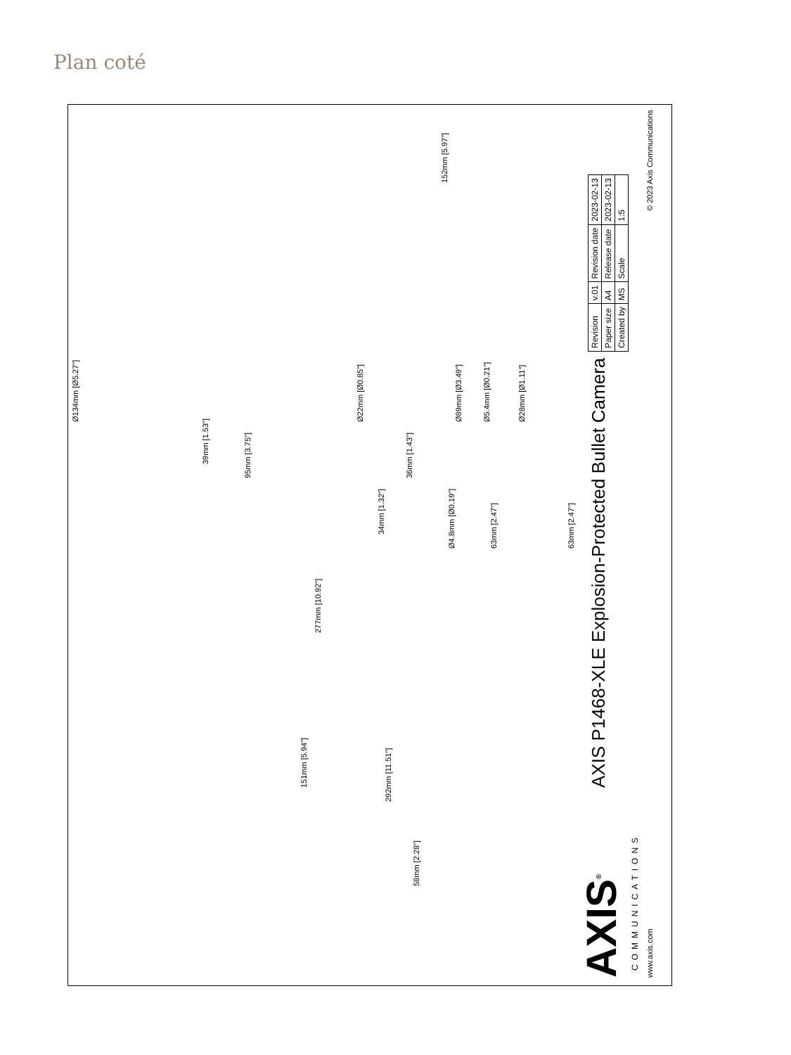Plan coté
Ø134mm [Ø5.27"]
39mm [1.53"]
95mm [3.75"]
Ø22mm [Ø0.85"]
36mm [1.43"]
34mm [1.32"]
Ø89mm [Ø3.49"]
Ø5.4mm [Ø0.21"]
Ø28mm [Ø1.11"]
Ø4.8mm [Ø0.19"]
63mm [2.47"]
63mm [2.47"]
152mm [5.97"]
277mm [10.92"]
151mm [5.94"]
292mm [11.51"]
58mm [2.28"]
AXIS P1468-XLE Explosion-Protected Bullet Camera
AXIS<sup>®</sup>
COMMUNICATIONS
www.axis.com
| Revision | v.01 | Revision date | 2023-02-13 |
| Paper size | A4 | Release date | 2023-02-13 |
| Created by | MS | Scale | 1:5 |
© 2023 Axis Communications